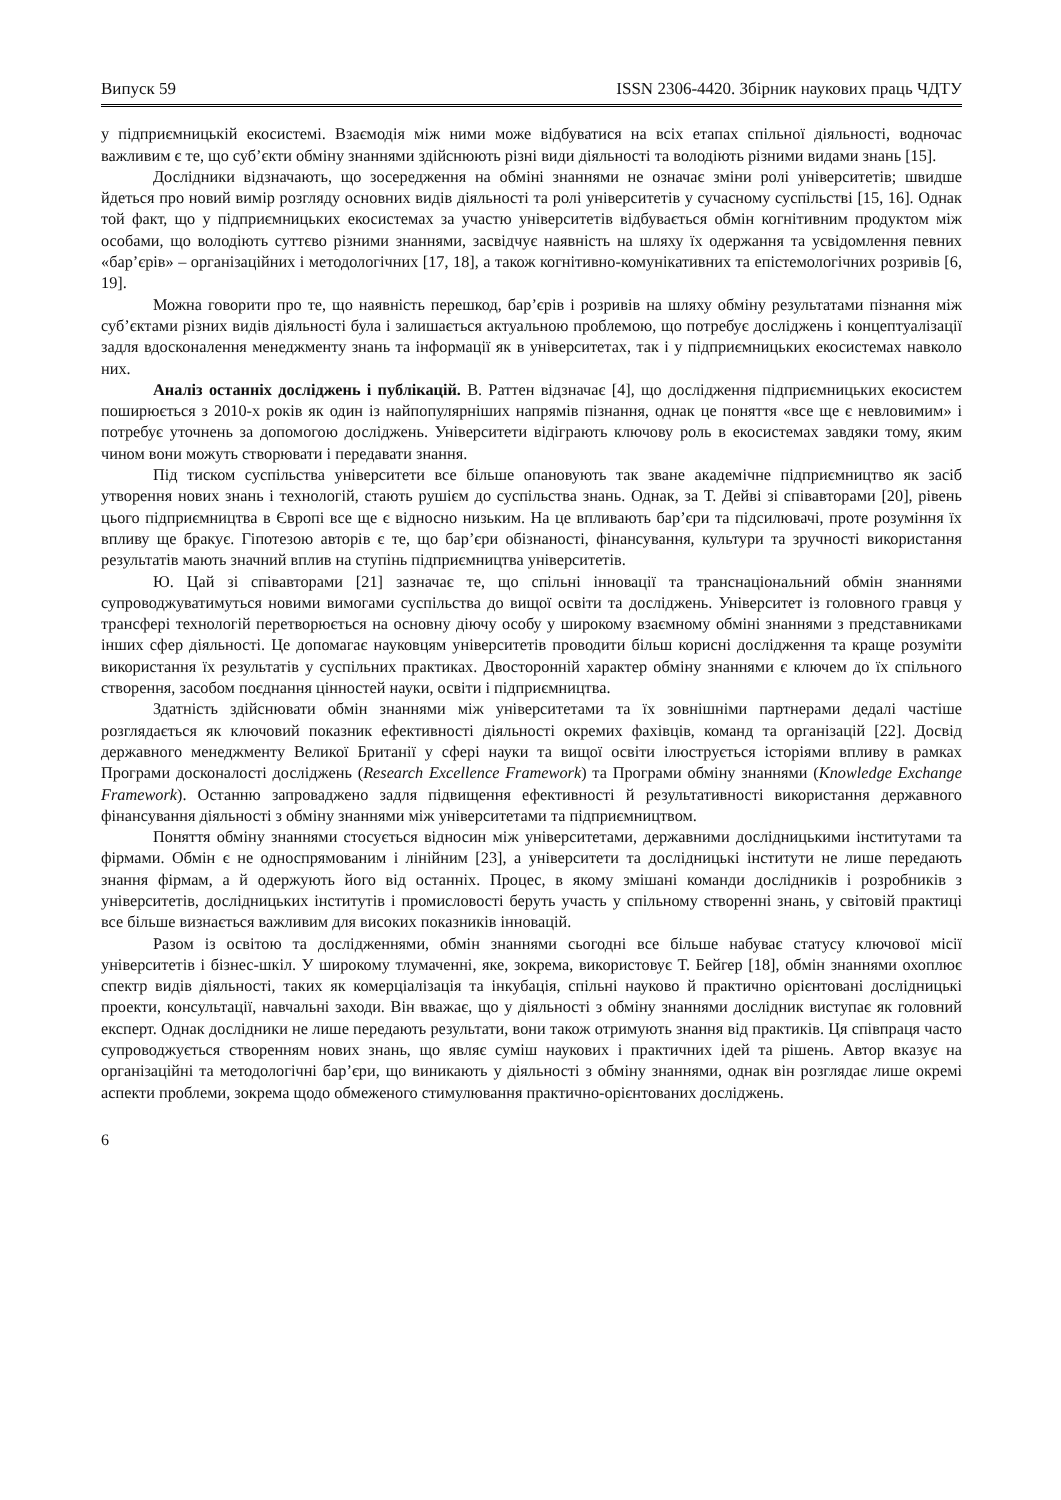Випуск 59 ISSN 2306-4420. Збірник наукових праць ЧДТУ
у підприємницькій екосистемі. Взаємодія між ними може відбуватися на всіх етапах спільної діяльності, водночас важливим є те, що суб’єкти обміну знаннями здійснюють різні види діяльності та володіють різними видами знань [15].
Дослідники відзначають, що зосередження на обміні знаннями не означає зміни ролі університетів; швидше йдеться про новий вимір розгляду основних видів діяльності та ролі університетів у сучасному суспільстві [15, 16]. Однак той факт, що у підприємницьких екосистемах за участю університетів відбувається обмін когнітивним продуктом між особами, що володіють суттєво різними знаннями, засвідчує наявність на шляху їх одержання та усвідомлення певних «бар’єрів» – організаційних і методологічних [17, 18], а також когнітивно-комунікативних та епістемологічних розривів [6, 19].
Можна говорити про те, що наявність перешкод, бар’єрів і розривів на шляху обміну результатами пізнання між суб’єктами різних видів діяльності була і залишається актуальною проблемою, що потребує досліджень і концептуалізації задля вдосконалення менеджменту знань та інформації як в університетах, так і у підприємницьких екосистемах навколо них.
Аналіз останніх досліджень і публікацій. В. Раттен відзначає [4], що дослідження підприємницьких екосистем поширюється з 2010-х років як один із найпопулярніших напрямів пізнання, однак це поняття «все ще є невловимим» і потребує уточнень за допомогою досліджень. Університети відіграють ключову роль в екосистемах завдяки тому, яким чином вони можуть створювати і передавати знання.
Під тиском суспільства університети все більше опановують так зване академічне підприємництво як засіб утворення нових знань і технологій, стають рушієм до суспільства знань. Однак, за Т. Дейві зі співавторами [20], рівень цього підприємництва в Європі все ще є відносно низьким. На це впливають бар’єри та підсилювачі, проте розуміння їх впливу ще бракує. Гіпотезою авторів є те, що бар’єри обізнаності, фінансування, культури та зручності використання результатів мають значний вплив на ступінь підприємництва університетів.
Ю. Цай зі співавторами [21] зазначає те, що спільні інновації та транснаціональний обмін знаннями супроводжуватимуться новими вимогами суспільства до вищої освіти та досліджень. Університет із головного гравця у трансфері технологій перетворюється на основну діючу особу у широкому взаємному обміні знаннями з представниками інших сфер діяльності. Це допомагає науковцям університетів проводити більш корисні дослідження та краще розуміти використання їх результатів у суспільних практиках. Двосторонній характер обміну знаннями є ключем до їх спільного створення, засобом поєднання цінностей науки, освіти і підприємництва.
Здатність здійснювати обмін знаннями між університетами та їх зовнішніми партнерами дедалі частіше розглядається як ключовий показник ефективності діяльності окремих фахівців, команд та організацій [22]. Досвід державного менеджменту Великої Британії у сфері науки та вищої освіти ілюструється історіями впливу в рамках Програми досконалості досліджень (Research Excellence Framework) та Програми обміну знаннями (Knowledge Exchange Framework). Останню запроваджено задля підвищення ефективності й результативності використання державного фінансування діяльності з обміну знаннями між університетами та підприємництвом.
Поняття обміну знаннями стосується відносин між університетами, державними дослідницькими інститутами та фірмами. Обмін є не односпрямованим і лінійним [23], а університети та дослідницькі інститути не лише передають знання фірмам, а й одержують його від останніх. Процес, в якому змішані команди дослідників і розробників з університетів, дослідницьких інститутів і промисловості беруть участь у спільному створенні знань, у світовій практиці все більше визнається важливим для високих показників інновацій.
Разом із освітою та дослідженнями, обмін знаннями сьогодні все більше набуває статусу ключової місії університетів і бізнес-шкіл. У широкому тлумаченні, яке, зокрема, використовує Т. Бейгер [18], обмін знаннями охоплює спектр видів діяльності, таких як комерціалізація та інкубація, спільні науково й практично орієнтовані дослідницькі проекти, консультації, навчальні заходи. Він вважає, що у діяльності з обміну знаннями дослідник виступає як головний експерт. Однак дослідники не лише передають результати, вони також отримують знання від практиків. Ця співпраця часто супроводжується створенням нових знань, що являє суміш наукових і практичних ідей та рішень. Автор вказує на організаційні та методологічні бар’єри, що виникають у діяльності з обміну знаннями, однак він розглядає лише окремі аспекти проблеми, зокрема щодо обмеженого стимулювання практично-орієнтованих досліджень.
6